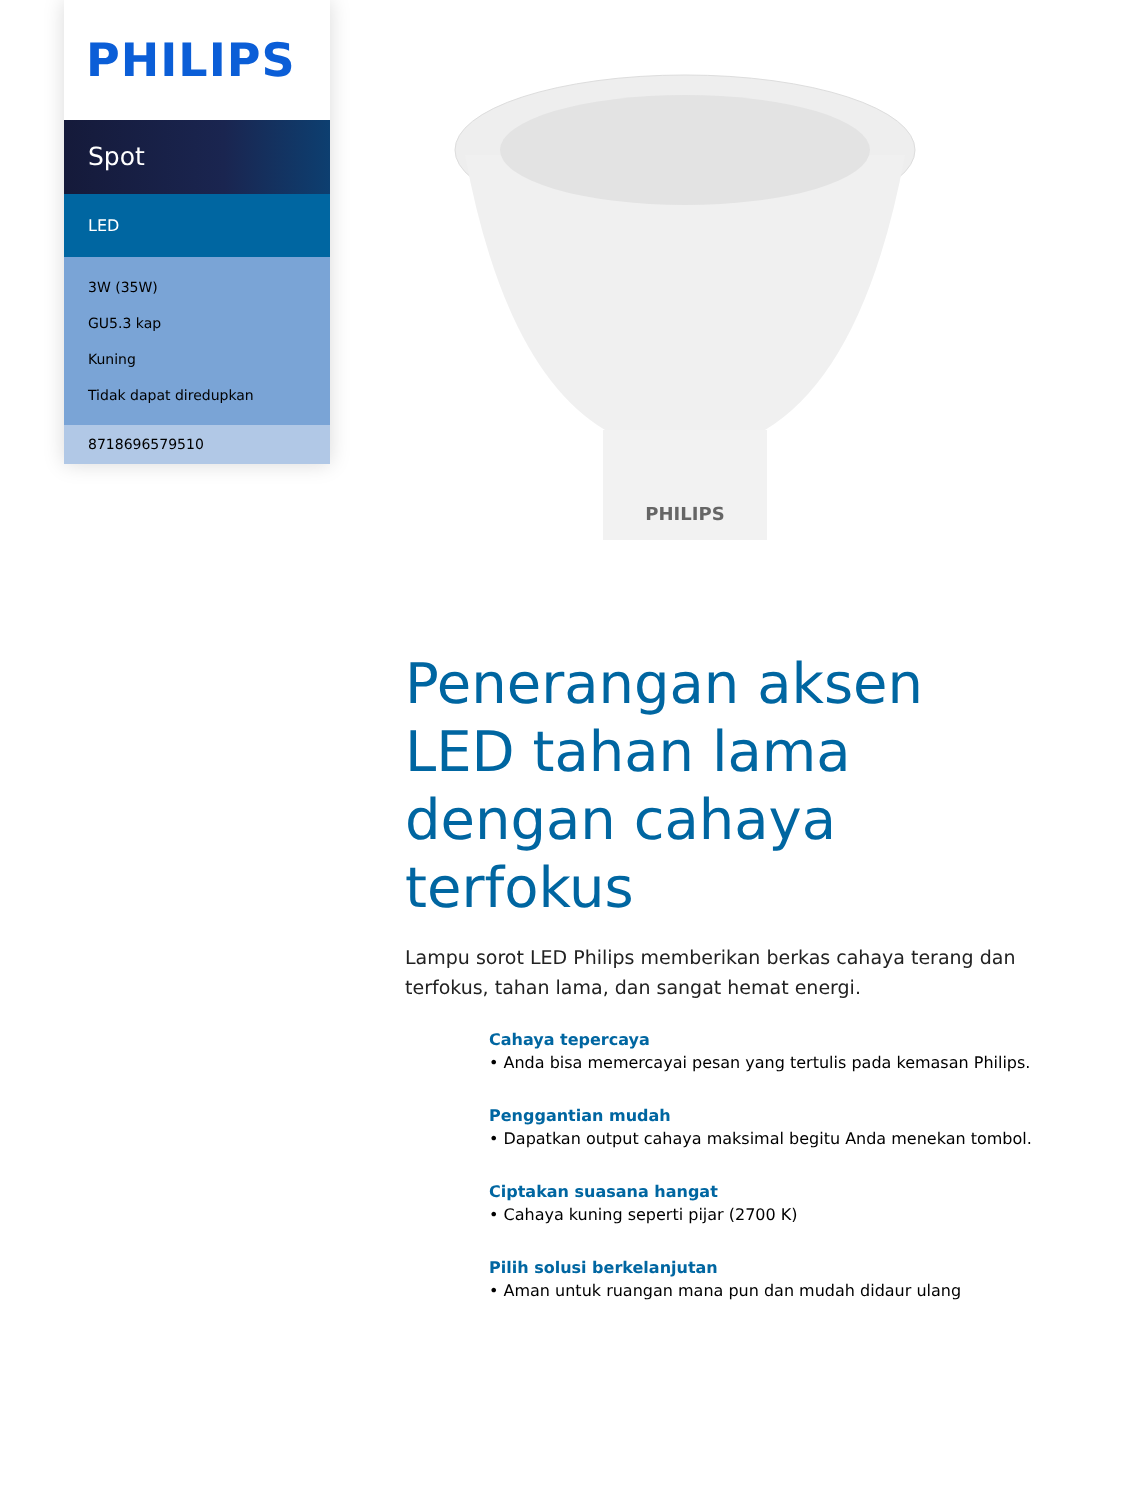PHILIPS
Spot
LED
3W (35W)
GU5.3 kap
Kuning
Tidak dapat diredupkan
8718696579510
PHILIPS
Penerangan aksen LED tahan lama dengan cahaya terfokus
Lampu sorot LED Philips memberikan berkas cahaya terang dan terfokus, tahan lama, dan sangat hemat energi.
Cahaya tepercaya
• Anda bisa memercayai pesan yang tertulis pada kemasan Philips.
Penggantian mudah
• Dapatkan output cahaya maksimal begitu Anda menekan tombol.
Ciptakan suasana hangat
• Cahaya kuning seperti pijar (2700 K)
Pilih solusi berkelanjutan
• Aman untuk ruangan mana pun dan mudah didaur ulang